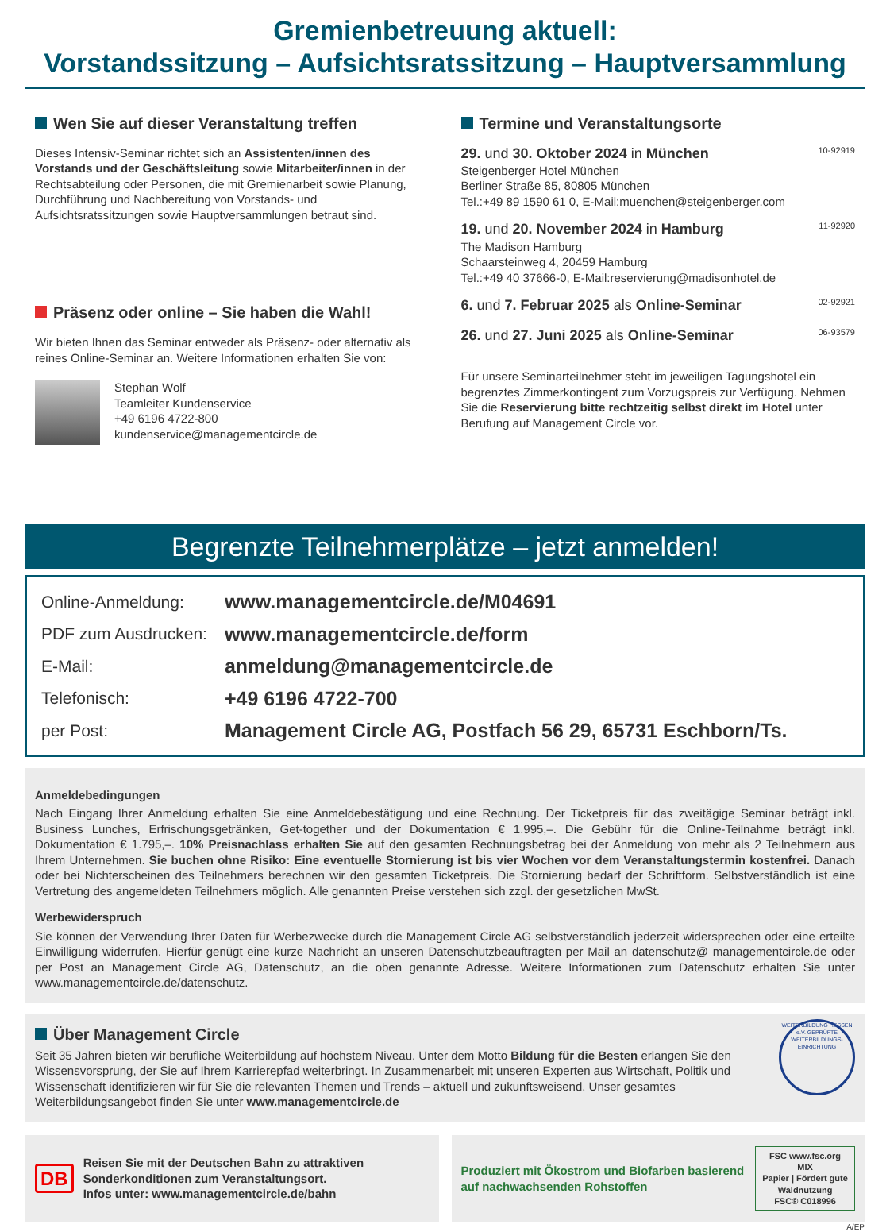Gremienbetreuung aktuell:
Vorstandssitzung – Aufsichtsratssitzung – Hauptversammlung
Wen Sie auf dieser Veranstaltung treffen
Dieses Intensiv-Seminar richtet sich an Assistenten/innen des Vorstands und der Geschäftsleitung sowie Mitarbeiter/innen in der Rechtsabteilung oder Personen, die mit Gremienarbeit sowie Planung, Durchführung und Nachbereitung von Vorstands- und Aufsichtsratssitzungen sowie Hauptversammlungen betraut sind.
Präsenz oder online – Sie haben die Wahl!
Wir bieten Ihnen das Seminar entweder als Präsenz- oder alternativ als reines Online-Seminar an. Weitere Informationen erhalten Sie von:
Stephan Wolf
Teamleiter Kundenservice
+49 6196 4722-800
kundenservice@managementcircle.de
Termine und Veranstaltungsorte
29. und 30. Oktober 2024 in München 10-92919
Steigenberger Hotel München
Berliner Straße 85, 80805 München
Tel.:+49 89 1590 61 0, E-Mail:muenchen@steigenberger.com
19. und 20. November 2024 in Hamburg 11-92920
The Madison Hamburg
Schaarsteinweg 4, 20459 Hamburg
Tel.:+49 40 37666-0, E-Mail:reservierung@madisonhotel.de
6. und 7. Februar 2025 als Online-Seminar 02-92921
26. und 27. Juni 2025 als Online-Seminar 06-93579
Für unsere Seminarteilnehmer steht im jeweiligen Tagungshotel ein begrenztes Zimmerkontingent zum Vorzugspreis zur Verfügung. Nehmen Sie die Reservierung bitte rechtzeitig selbst direkt im Hotel unter Berufung auf Management Circle vor.
Begrenzte Teilnehmerplätze – jetzt anmelden!
| Online-Anmeldung: | www.managementcircle.de/M04691 |
| PDF zum Ausdrucken: | www.managementcircle.de/form |
| E-Mail: | anmeldung@managementcircle.de |
| Telefonisch: | +49 6196 4722-700 |
| per Post: | Management Circle AG, Postfach 56 29, 65731 Eschborn/Ts. |
Anmeldebedingungen
Nach Eingang Ihrer Anmeldung erhalten Sie eine Anmeldebestätigung und eine Rechnung. Der Ticketpreis für das zweitägige Seminar beträgt inkl. Business Lunches, Erfrischungsgetränken, Get-together und der Dokumentation € 1.995,–. Die Gebühr für die Online-Teilnahme beträgt inkl. Dokumentation € 1.795,–. 10% Preisnachlass erhalten Sie auf den gesamten Rechnungsbetrag bei der Anmeldung von mehr als 2 Teilnehmern aus Ihrem Unternehmen. Sie buchen ohne Risiko: Eine eventuelle Stornierung ist bis vier Wochen vor dem Veranstaltungstermin kostenfrei. Danach oder bei Nichterscheinen des Teilnehmers berechnen wir den gesamten Ticketpreis. Die Stornierung bedarf der Schriftform. Selbstverständlich ist eine Vertretung des angemeldeten Teilnehmers möglich. Alle genannten Preise verstehen sich zzgl. der gesetzlichen MwSt.
Werbewiderspruch
Sie können der Verwendung Ihrer Daten für Werbezwecke durch die Management Circle AG selbstverständlich jederzeit widersprechen oder eine erteilte Einwilligung widerrufen. Hierfür genügt eine kurze Nachricht an unseren Datenschutzbeauftragten per Mail an datenschutz@ managementcircle.de oder per Post an Management Circle AG, Datenschutz, an die oben genannte Adresse. Weitere Informationen zum Datenschutz erhalten Sie unter www.managementcircle.de/datenschutz.
Über Management Circle
Seit 35 Jahren bieten wir berufliche Weiterbildung auf höchstem Niveau. Unter dem Motto Bildung für die Besten erlangen Sie den Wissensvorsprung, der Sie auf Ihrem Karrierepfad weiterbringt. In Zusammenarbeit mit unseren Experten aus Wirtschaft, Politik und Wissenschaft identifizieren wir für Sie die relevanten Themen und Trends – aktuell und zukunftsweisend. Unser gesamtes Weiterbildungsangebot finden Sie unter www.managementcircle.de
WEITERBILDUNG HESSEN e.V. GEPRÜFTE WEITERBILDUNGS-EINRICHTUNG
DB Reisen Sie mit der Deutschen Bahn zu attraktiven Sonderkonditionen zum Veranstaltungsort.
Infos unter: www.managementcircle.de/bahn
Produziert mit Ökostrom und Biofarben basierend auf nachwachsenden Rohstoffen FSC www.fsc.org
MIX
Papier | Fördert gute Waldnutzung
FSC® C018996
A/EP